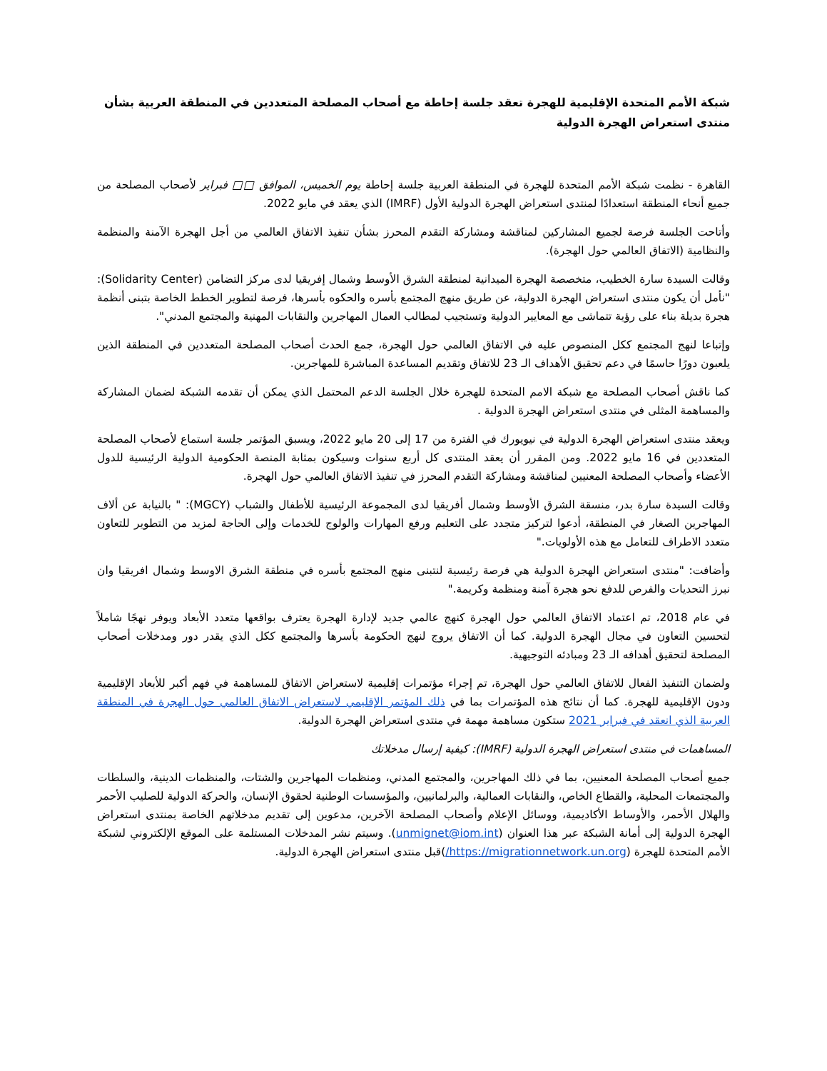شبكة الأمم المتحدة الإقليمية للهجرة تعقد جلسة إحاطة مع أصحاب المصلحة المتعددين في المنطقة العربية بشأن منتدى استعراض الهجرة الدولية
القاهرة - نظمت شبكة الأمم المتحدة للهجرة في المنطقة العربية جلسة إحاطة يوم الخميس، الموافق □□ فبراير لأصحاب المصلحة من جميع أنحاء المنطقة استعدادًا لمنتدى استعراض الهجرة الدولية الأول (IMRF) الذي يعقد في مايو 2022.
وأتاحت الجلسة فرصة لجميع المشاركين لمناقشة ومشاركة التقدم المحرز بشأن تنفيذ الاتفاق العالمي من أجل الهجرة الآمنة والمنظمة والنظامية (الاتفاق العالمي حول الهجرة).
وقالت السيدة سارة الخطيب، متخصصة الهجرة الميدانية لمنطقة الشرق الأوسط وشمال إفريقيا لدى مركز التضامن (Solidarity Center): "نأمل أن يكون منتدى استعراض الهجرة الدولية، عن طريق منهج المجتمع بأسره والحكوه بأسرها، فرصة لتطوير الخطط الخاصة بتبنى أنظمة هجرة بديلة بناء على رؤية تتماشى مع المعايير الدولية وتستجيب لمطالب العمال المهاجرين والنقابات المهنية والمجتمع المدني".
وإتباعا لنهج المجتمع ككل المنصوص عليه في الاتفاق العالمي حول الهجرة، جمع الحدث أصحاب المصلحة المتعددين في المنطقة الذين يلعبون دورًا حاسمًا في دعم تحقيق الأهداف الـ 23 للاتفاق وتقديم المساعدة المباشرة للمهاجرين.
كما ناقش أصحاب المصلحة مع شبكة الامم المتحدة للهجرة خلال الجلسة الدعم المحتمل الذي يمكن أن تقدمه الشبكة لضمان المشاركة والمساهمة المثلى في منتدى استعراض الهجرة الدولية .
ويعقد منتدى استعراض الهجرة الدولية في نيويورك في الفترة من 17 إلى 20 مايو 2022، ويسبق المؤتمر جلسة استماع لأصحاب المصلحة المتعددين في 16 مايو 2022. ومن المقرر أن يعقد المنتدى كل أربع سنوات وسيكون بمثابة المنصة الحكومية الدولية الرئيسية للدول الأعضاء وأصحاب المصلحة المعنيين لمناقشة ومشاركة التقدم المحرز في تنفيذ الاتفاق العالمي حول الهجرة.
وقالت السيدة سارة بدر، منسقة الشرق الأوسط وشمال أفريقيا لدى المجموعة الرئيسية للأطفال والشباب (MGCY): " بالنيابة عن ألاف المهاجرين الصغار في المنطقة، أدعوا لتركيز متجدد على التعليم ورفع المهارات والولوج للخدمات وإلى الحاجة لمزيد من التطوير للتعاون متعدد الاطراف للتعامل مع هذه الأولويات."
وأضافت: "منتدى استعراض الهجرة الدولية هي فرصة رئيسية لنتبنى منهج المجتمع بأسره في منطقة الشرق الاوسط وشمال افريقيا وان نبرز التحديات والفرص للدفع نحو هجرة آمنة ومنظمة وكريمة."
في عام 2018، تم اعتماد الاتفاق العالمي حول الهجرة كنهج عالمي جديد لإدارة الهجرة يعترف بواقعها متعدد الأبعاد ويوفر نهجًا شاملاً لتحسين التعاون في مجال الهجرة الدولية. كما أن الاتفاق يروج لنهج الحكومة بأسرها والمجتمع ككل الذي يقدر دور ومدخلات أصحاب المصلحة لتحقيق أهدافه الـ 23 ومبادئه التوجيهية.
ولضمان التنفيذ الفعال للاتفاق العالمي حول الهجرة، تم إجراء مؤتمرات إقليمية لاستعراض الاتفاق للمساهمة في فهم أكبر للأبعاد الإقليمية ودون الإقليمية للهجرة. كما أن نتائج هذه المؤتمرات بما في ذلك المؤتمر الإقليمي لاستعراض الاتفاق العالمي حول الهجرة في المنطقة العربية الذي انعقد في فبراير 2021 ستكون مساهمة مهمة في منتدى استعراض الهجرة الدولية.
المساهمات في منتدى استعراض الهجرة الدولية (IMRF): كيفية إرسال مدخلاتك
جميع أصحاب المصلحة المعنيين، بما في ذلك المهاجرين، والمجتمع المدني، ومنظمات المهاجرين والشتات، والمنظمات الدينية، والسلطات والمجتمعات المحلية، والقطاع الخاص، والنقابات العمالية، والبرلمانيين، والمؤسسات الوطنية لحقوق الإنسان، والحركة الدولية للصليب الأحمر والهلال الأحمر، والأوساط الأكاديمية، ووسائل الإعلام وأصحاب المصلحة الآخرين، مدعوين إلى تقديم مدخلاتهم الخاصة بمنتدى استعراض الهجرة الدولية إلى أمانة الشبكة عبر هذا العنوان (unmignet@iom.int). وسيتم نشر المدخلات المستلمة على الموقع الإلكتروني لشبكة الأمم المتحدة للهجرة (https://migrationnetwork.un.org/)قبل منتدى استعراض الهجرة الدولية.